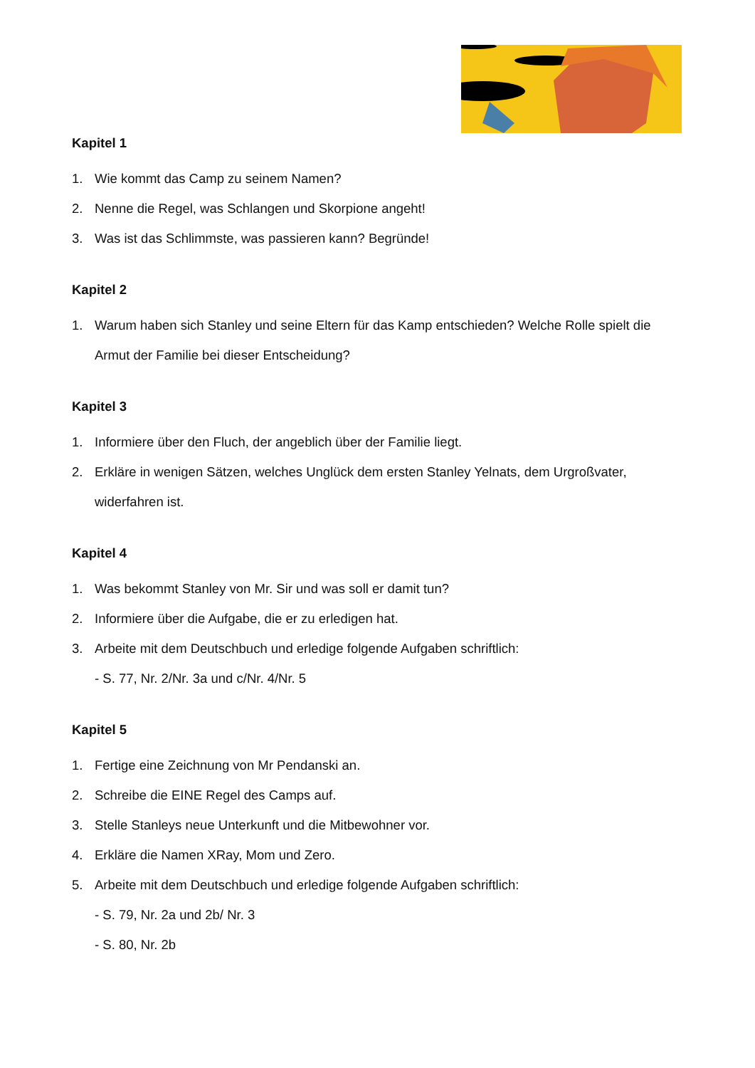Kapitel 1
1. Wie kommt das Camp zu seinem Namen?
2. Nenne die Regel, was Schlangen und Skorpione angeht!
3. Was ist das Schlimmste, was passieren kann? Begründe!
Kapitel 2
1. Warum haben sich Stanley und seine Eltern für das Kamp entschieden? Welche Rolle spielt die Armut der Familie bei dieser Entscheidung?
Kapitel 3
1. Informiere über den Fluch, der angeblich über der Familie liegt.
2. Erkläre in wenigen Sätzen, welches Unglück dem ersten Stanley Yelnats, dem Urgroßvater, widerfahren ist.
Kapitel 4
1. Was bekommt Stanley von Mr. Sir und was soll er damit tun?
2. Informiere über die Aufgabe, die er zu erledigen hat.
3. Arbeite mit dem Deutschbuch und erledige folgende Aufgaben schriftlich:
- S. 77, Nr. 2/Nr. 3a und c/Nr. 4/Nr. 5
Kapitel 5
1. Fertige eine Zeichnung von Mr Pendanski an.
2. Schreibe die EINE Regel des Camps auf.
3. Stelle Stanleys neue Unterkunft und die Mitbewohner vor.
4. Erkläre die Namen XRay, Mom und Zero.
5. Arbeite mit dem Deutschbuch und erledige folgende Aufgaben schriftlich:
- S. 79, Nr. 2a und 2b/ Nr. 3
- S. 80, Nr. 2b